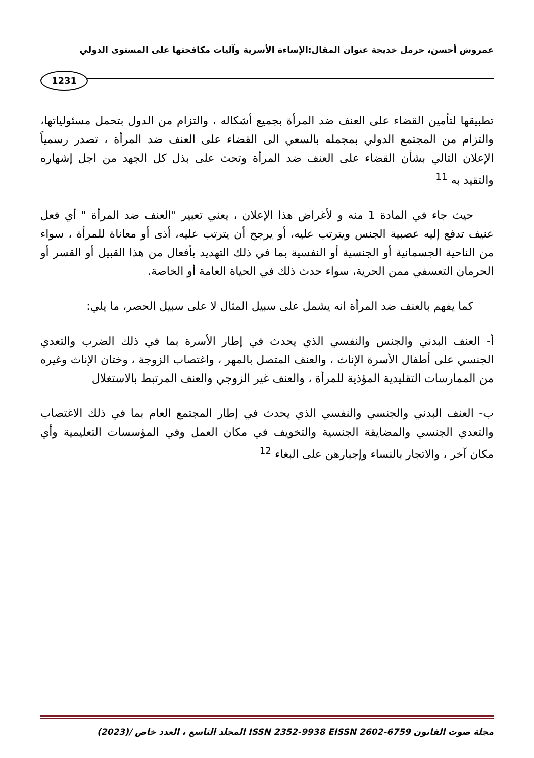عمروش أحسن، حرمل خديجة عنوان المقال:الإساءة الأسرية وآليات مكافحتها على المستوى الدولي
1231
تطبيقها لتأمين القضاء على العنف ضد المرأة بجميع أشكاله ، والتزام من الدول بتحمل مسئولياتها، والتزام من المجتمع الدولي بمجمله بالسعي الى القضاء على العنف ضد المرأة ، تصدر رسمياً الإعلان التالي بشأن القضاء على العنف ضد المرأة وتحث على بذل كل الجهد من اجل إشهاره والتقيد به <sup>11</sup>
حيث جاء في المادة 1 منه و لأغراض هذا الإعلان ، يعني تعبير "العنف ضد المرأة " أي فعل عنيف تدفع إليه عصبية الجنس ويترتب عليه، أو يرجح أن يترتب عليه، أذى أو معاناة للمرأة ، سواء من الناحية الجسمانية أو الجنسية أو النفسية بما في ذلك التهديد بأفعال من هذا القبيل أو القسر أو الحرمان التعسفي ممن الحرية، سواء حدث ذلك في الحياة العامة أو الخاصة.
كما يفهم بالعنف ضد المرأة انه يشمل على سبيل المثال لا على سبيل الحصر، ما يلي:
أ- العنف البدني والجنس والنفسي الذي يحدث في إطار الأسرة بما في ذلك الضرب والتعدي الجنسي على أطفال الأسرة الإناث ، والعنف المتصل بالمهر ، واغتصاب الزوجة ، وختان الإناث وغيره من الممارسات التقليدية المؤذية للمرأة ، والعنف غير الزوجي والعنف المرتبط بالاستغلال
ب- العنف البدني والجنسي والنفسي الذي يحدث في إطار المجتمع العام بما في ذلك الاغتصاب والتعدي الجنسي والمضايقة الجنسية والتخويف في مكان العمل وفي المؤسسات التعليمية وأي مكان آخر ، والاتجار بالنساء وإجبارهن على البغاء <sup>12</sup>
مجلة صوت القانون ISSN 2352-9938 EISSN 2602-6759 المجلد التاسع ، العدد خاص /(2023)